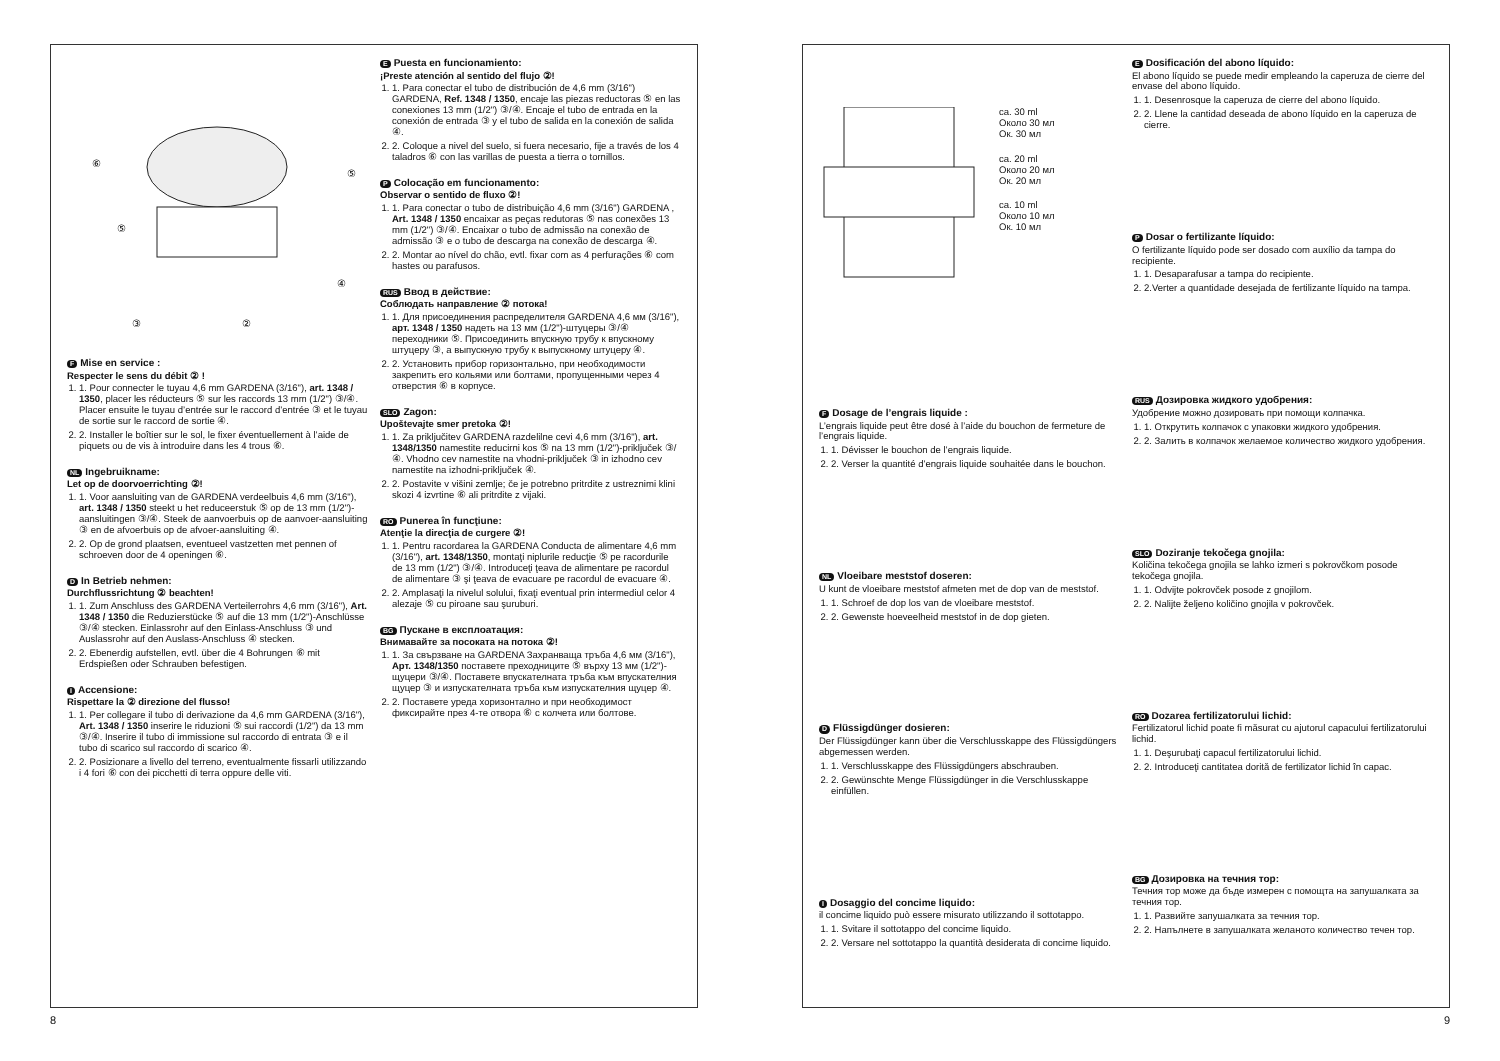⑥
⑤
⑤
④
③
②
F Mise en service :
Respecter le sens du débit ② !
1. 1. Pour connecter le tuyau 4,6 mm GARDENA (3/16"), art. 1348 / 1350, placer les réducteurs ⑤ sur les raccords 13 mm (1/2") ③/④. Placer ensuite le tuyau d’entrée sur le raccord d’entrée ③ et le tuyau de sortie sur le raccord de sortie ④.
2. 2. Installer le boîtier sur le sol, le fixer éventuellement à l’aide de piquets ou de vis à introduire dans les 4 trous ⑥.
NL Ingebruikname:
Let op de doorvoerrichting ②!
1. 1. Voor aansluiting van de GARDENA verdeelbuis 4,6 mm (3/16"), art. 1348 / 1350 steekt u het reduceerstuk ⑤ op de 13 mm (1/2")-aansluitingen ③/④. Steek de aanvoerbuis op de aanvoer-aansluiting ③ en de afvoerbuis op de afvoer-aansluiting ④.
2. 2. Op de grond plaatsen, eventueel vastzetten met pennen of schroeven door de 4 openingen ⑥.
D In Betrieb nehmen:
Durchflussrichtung ② beachten!
1. 1. Zum Anschluss des GARDENA Verteilerrohrs 4,6 mm (3/16"), Art. 1348 / 1350 die Reduzierstücke ⑤ auf die 13 mm (1/2")-Anschlüsse ③/④ stecken. Einlassrohr auf den Einlass-Anschluss ③ und Auslassrohr auf den Auslass-Anschluss ④ stecken.
2. 2. Ebenerdig aufstellen, evtl. über die 4 Bohrungen ⑥ mit Erdspießen oder Schrauben befestigen.
I Accensione:
Rispettare la ② direzione del flusso!
1. 1. Per collegare il tubo di derivazione da 4,6 mm GARDENA (3/16"), Art. 1348 / 1350 inserire le riduzioni ⑤ sui raccordi (1/2") da 13 mm ③/④. Inserire il tubo di immissione sul raccordo di entrata ③ e il tubo di scarico sul raccordo di scarico ④.
2. 2. Posizionare a livello del terreno, eventualmente fissarli utilizzando i 4 fori ⑥ con dei picchetti di terra oppure delle viti.
E Puesta en funcionamiento:
¡Preste atención al sentido del flujo ②!
1. 1. Para conectar el tubo de distribución de 4,6 mm (3/16") GARDENA, Ref. 1348 / 1350, encaje las piezas reductoras ⑤ en las conexiones 13 mm (1/2") ③/④. Encaje el tubo de entrada en la conexión de entrada ③ y el tubo de salida en la conexión de salida ④.
2. 2. Coloque a nivel del suelo, si fuera necesario, fije a través de los 4 taladros ⑥ con las varillas de puesta a tierra o tornillos.
P Colocação em funcionamento:
Observar o sentido de fluxo ②!
1. 1. Para conectar o tubo de distribuição 4,6 mm (3/16") GARDENA , Art. 1348 / 1350 encaixar as peças redutoras ⑤ nas conexões 13 mm (1/2") ③/④. Encaixar o tubo de admissão na conexão de admissão ③ e o tubo de descarga na conexão de descarga ④.
2. 2. Montar ao nível do chão, evtl. fixar com as 4 perfurações ⑥ com hastes ou parafusos.
RUS Ввод в действие:
Соблюдать направление ② потока!
1. 1. Для присоединения распределителя GARDENA 4,6 мм (3/16"), арт. 1348 / 1350 надеть на 13 мм (1/2")-штуцеры ③/④ переходники ⑤. Присоединить впускную трубу к впускному штуцеру ③, а выпускную трубу к выпускному штуцеру ④.
2. 2. Установить прибор горизонтально, при необходимости закрепить его кольями или болтами, пропущенными через 4 отверстия ⑥ в корпусе.
SLO Zagon:
Upoštevajte smer pretoka ②!
1. 1. Za priključitev GARDENA razdelilne cevi 4,6 mm (3/16"), art. 1348/1350 namestite reducirni kos ⑤ na 13 mm (1/2")-priključek ③/④. Vhodno cev namestite na vhodni-priključek ③ in izhodno cev namestite na izhodni-priključek ④.
2. 2. Postavite v višini zemlje; če je potrebno pritrdite z ustreznimi klini skozi 4 izvrtine ⑥ ali pritrdite z vijaki.
RO Punerea în funcţiune:
Atenţie la direcţia de curgere ②!
1. 1. Pentru racordarea la GARDENA Conducta de alimentare 4,6 mm (3/16"), art. 1348/1350, montaţi niplurile reducţie ⑤ pe racordurile de 13 mm (1/2") ③/④. Introduceţi ţeava de alimentare pe racordul de alimentare ③ şi ţeava de evacuare pe racordul de evacuare ④.
2. 2. Amplasaţi la nivelul solului, fixaţi eventual prin intermediul celor 4 alezaje ⑤ cu piroane sau şuruburi.
BG Пускане в експлоатация:
Внимавайте за посоката на потока ②!
1. 1. За свързване на GARDENA Захранваща тръба 4,6 мм (3/16"), Арт. 1348/1350 поставете преходниците ⑤ върху 13 мм (1/2")-щуцери ③/④. Поставете впускателната тръба към впускателния щуцер ③ и изпускателната тръба към изпускателния щуцер ④.
2. 2. Поставете уреда хоризонтално и при необходимост фиксирайте през 4-те отвора ⑥ с колчета или болтове.
8
ca. 30 ml
Около 30 мл
Ок. 30 мл
ca. 20 ml
Около 20 мл
Ок. 20 мл
ca. 10 ml
Около 10 мл
Ок. 10 мл
F Dosage de l’engrais liquide :
L’engrais liquide peut être dosé à l’aide du bouchon de fermeture de l’engrais liquide.
1. 1. Dévisser le bouchon de l’engrais liquide.
2. 2. Verser la quantité d’engrais liquide souhaitée dans le bouchon.
NL Vloeibare meststof doseren:
U kunt de vloeibare meststof afmeten met de dop van de meststof.
1. 1. Schroef de dop los van de vloeibare meststof.
2. 2. Gewenste hoeveelheid meststof in de dop gieten.
D Flüssigdünger dosieren:
Der Flüssigdünger kann über die Verschlusskappe des Flüssigdüngers abgemessen werden.
1. 1. Verschlusskappe des Flüssigdüngers abschrauben.
2. 2. Gewünschte Menge Flüssigdünger in die Verschlusskappe einfüllen.
I Dosaggio del concime liquido:
il concime liquido può essere misurato utilizzando il sottotappo.
1. 1. Svitare il sottotappo del concime liquido.
2. 2. Versare nel sottotappo la quantità desiderata di concime liquido.
E Dosificación del abono líquido:
El abono líquido se puede medir empleando la caperuza de cierre del envase del abono líquido.
1. 1. Desenrosque la caperuza de cierre del abono líquido.
2. 2. Llene la cantidad deseada de abono líquido en la caperuza de cierre.
P Dosar o fertilizante líquido:
O fertilizante líquido pode ser dosado com auxílio da tampa do recipiente.
1. 1. Desaparafusar a tampa do recipiente.
2. 2.Verter a quantidade desejada de fertilizante líquido na tampa.
RUS Дозировка жидкого удобрения:
Удобрение можно дозировать при помощи колпачка.
1. 1. Открутить колпачок с упаковки жидкого удобрения.
2. 2. Залить в колпачок желаемое количество жидкого удобрения.
SLO Doziranje tekočega gnojila:
Količina tekočega gnojila se lahko izmeri s pokrovčkom posode tekočega gnojila.
1. 1. Odvijte pokrovček posode z gnojilom.
2. 2. Nalijte željeno količino gnojila v pokrovček.
RO Dozarea fertilizatorului lichid:
Fertilizatorul lichid poate fi măsurat cu ajutorul capacului fertilizatorului lichid.
1. 1. Deşurubaţi capacul fertilizatorului lichid.
2. 2. Introduceţi cantitatea dorită de fertilizator lichid în capac.
BG Дозировка на течния тор:
Течния тор може да бъде измерен с помощта на запушалката за течния тор.
1. 1. Развийте запушалката за течния тор.
2. 2. Напълнете в запушалката желаното количество течен тор.
9